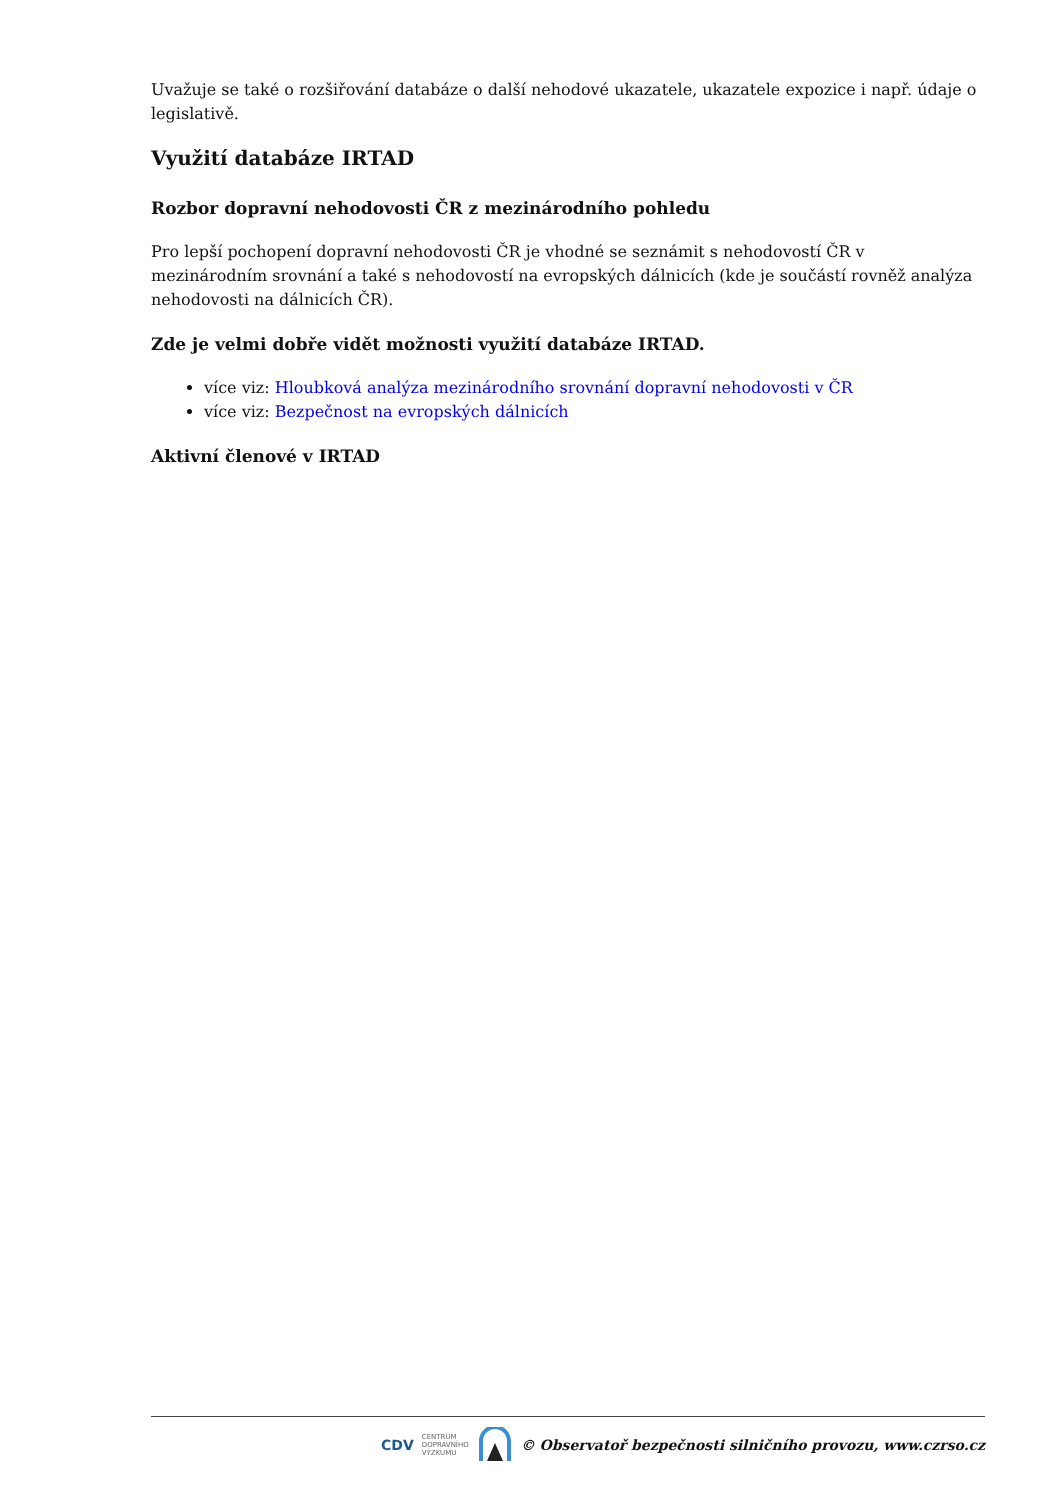Uvažuje se také o rozšiřování databáze o další nehodové ukazatele, ukazatele expozice i např. údaje o legislativě.
Využití databáze IRTAD
Rozbor dopravní nehodovosti ČR z mezinárodního pohledu
Pro lepší pochopení dopravní nehodovosti ČR je vhodné se seznámit s nehodovostí ČR v mezinárodním srovnání a také s nehodovostí na evropských dálnicích (kde je součástí rovněž analýza nehodovosti na dálnicích ČR).
Zde je velmi dobře vidět možnosti využití databáze IRTAD.
více viz: Hloubková analýza mezinárodního srovnání dopravní nehodovosti v ČR
více viz: Bezpečnost na evropských dálnicích
Aktivní členové v IRTAD
CDV CENTRUM
DOPRAVNÍHO
VÝZKUMU © Observatoř bezpečnosti silničního provozu, www.czrso.cz